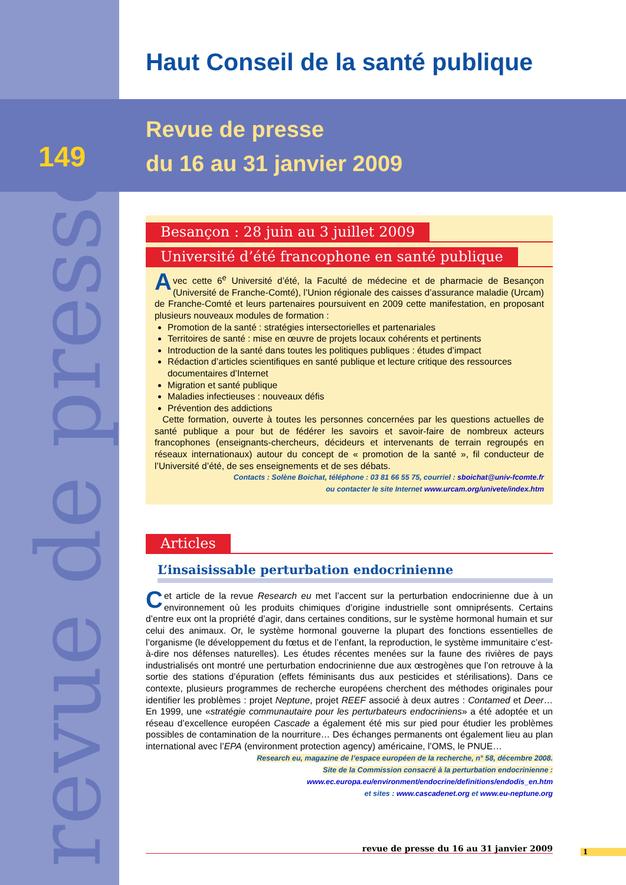revue de presse
Haut Conseil de la santé publique
149
Revue de presse
du 16 au 31 janvier 2009
Besançon : 28 juin au 3 juillet 2009
Université d’été francophone en santé publique
Avec cette 6<sup>e</sup> Université d’été, la Faculté de médecine et de pharmacie de Besançon (Université de Franche-Comté), l’Union régionale des caisses d’assurance maladie (Urcam) de Franche-Comté et leurs partenaires poursuivent en 2009 cette manifestation, en proposant plusieurs nouveaux modules de formation :
Promotion de la santé : stratégies intersectorielles et partenariales
Territoires de santé : mise en œuvre de projets locaux cohérents et pertinents
Introduction de la santé dans toutes les politiques publiques : études d’impact
Rédaction d’articles scientifiques en santé publique et lecture critique des ressources documentaires d’Internet
Migration et santé publique
Maladies infectieuses : nouveaux défis
Prévention des addictions
Cette formation, ouverte à toutes les personnes concernées par les questions actuelles de santé publique a pour but de fédérer les savoirs et savoir-faire de nombreux acteurs francophones (enseignants-chercheurs, décideurs et intervenants de terrain regroupés en réseaux internationaux) autour du concept de « promotion de la santé », fil conducteur de l’Université d’été, de ses enseignements et de ses débats.
Contacts : Solène Boichat, téléphone : 03 81 66 55 75, courriel : sboichat@univ-fcomte.fr
ou contacter le site Internet www.urcam.org/univete/index.htm
Articles
L’insaisissable perturbation endocrinienne
Cet article de la revue Research eu met l’accent sur la perturbation endocrinienne due à un environnement où les produits chimiques d’origine industrielle sont omniprésents. Certains d’entre eux ont la propriété d’agir, dans certaines conditions, sur le système hormonal humain et sur celui des animaux. Or, le système hormonal gouverne la plupart des fonctions essentielles de l’organisme (le développement du fœtus et de l’enfant, la reproduction, le système immunitaire c’est-à-dire nos défenses naturelles). Les études récentes menées sur la faune des rivières de pays industrialisés ont montré une perturbation endocrinienne due aux œstrogènes que l’on retrouve à la sortie des stations d’épuration (effets féminisants dus aux pesticides et stérilisations). Dans ce contexte, plusieurs programmes de recherche européens cherchent des méthodes originales pour identifier les problèmes : projet Neptune, projet REEF associé à deux autres : Contamed et Deer… En 1999, une «stratégie communautaire pour les perturbateurs endocriniens» a été adoptée et un réseau d’excellence européen Cascade a également été mis sur pied pour étudier les problèmes possibles de contamination de la nourriture… Des échanges permanents ont également lieu au plan international avec l’EPA (environment protection agency) américaine, l’OMS, le PNUE…
Research eu, magazine de l’espace européen de la recherche, n° 58, décembre 2008.
Site de la Commission consacré à la perturbation endocrinienne :
www.ec.europa.eu/environment/endocrine/definitions/endodis_en.htm
et sites : www.cascadenet.org et www.eu-neptune.org
revue de presse du 16 au 31 janvier 2009 1